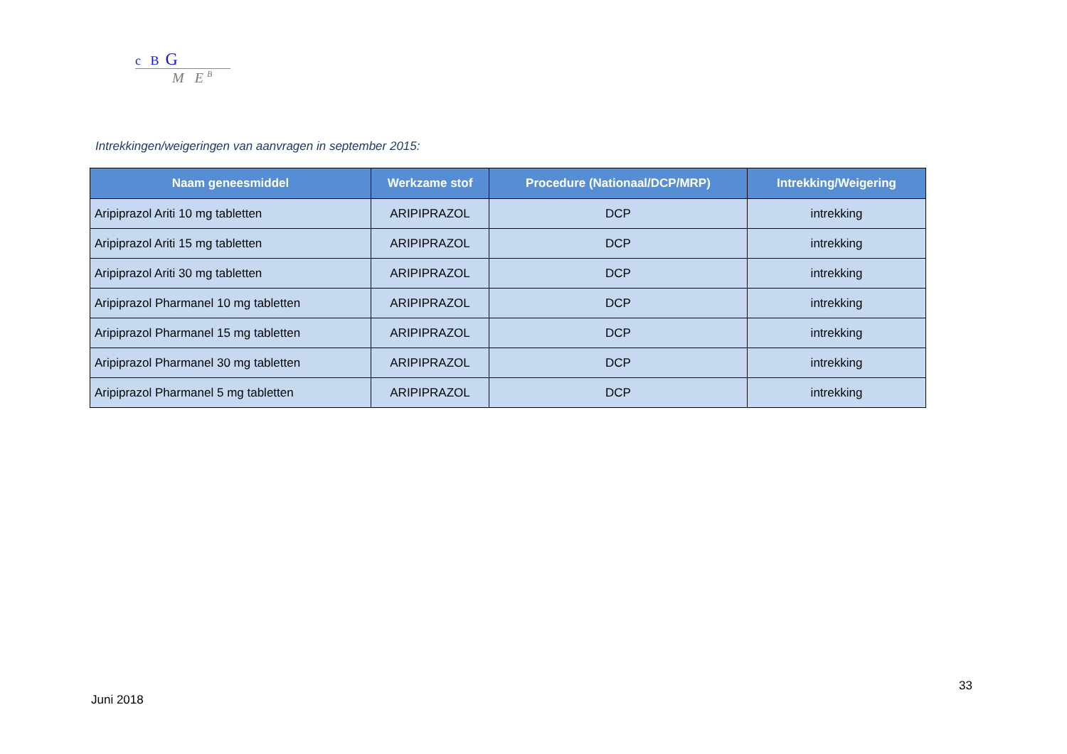c B G
M E <sup>B</sup>
Intrekkingen/weigeringen van aanvragen in september 2015:
| Naam geneesmiddel | Werkzame stof | Procedure (Nationaal/DCP/MRP) | Intrekking/Weigering |
| --- | --- | --- | --- |
| Aripiprazol Ariti 10 mg tabletten | ARIPIPRAZOL | DCP | intrekking |
| Aripiprazol Ariti 15 mg tabletten | ARIPIPRAZOL | DCP | intrekking |
| Aripiprazol Ariti 30 mg tabletten | ARIPIPRAZOL | DCP | intrekking |
| Aripiprazol Pharmanel 10 mg tabletten | ARIPIPRAZOL | DCP | intrekking |
| Aripiprazol Pharmanel 15 mg tabletten | ARIPIPRAZOL | DCP | intrekking |
| Aripiprazol Pharmanel 30 mg tabletten | ARIPIPRAZOL | DCP | intrekking |
| Aripiprazol Pharmanel 5 mg tabletten | ARIPIPRAZOL | DCP | intrekking |
33
Juni 2018